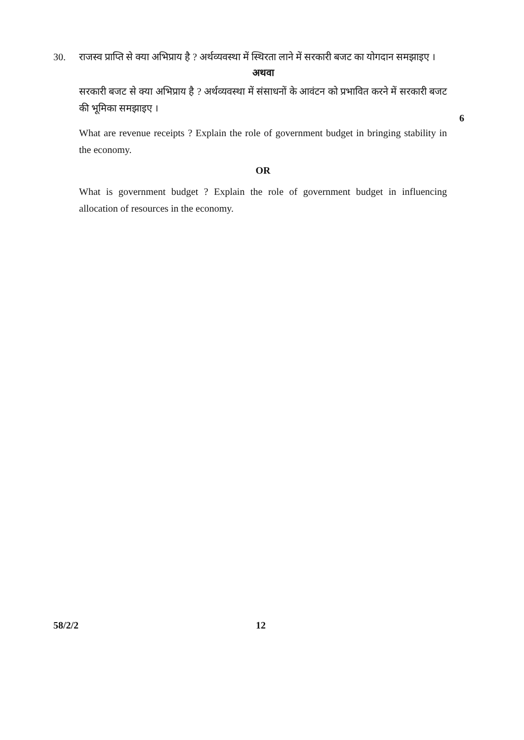30. राजस्व प्राप्ति से क्या अभिप्राय है ? अर्थव्यवस्था में स्थिरता लाने में सरकारी बजट का योगदान समझाइए ।
अथवा
सरकारी बजट से क्या अभिप्राय है ? अर्थव्यवस्था में संसाधनों के आवंटन को प्रभावित करने में सरकारी बजट की भूमिका समझाइए ।
What are revenue receipts ? Explain the role of government budget in bringing stability in the economy.
OR
What is government budget ? Explain the role of government budget in influencing allocation of resources in the economy.
6
58/2/2 12